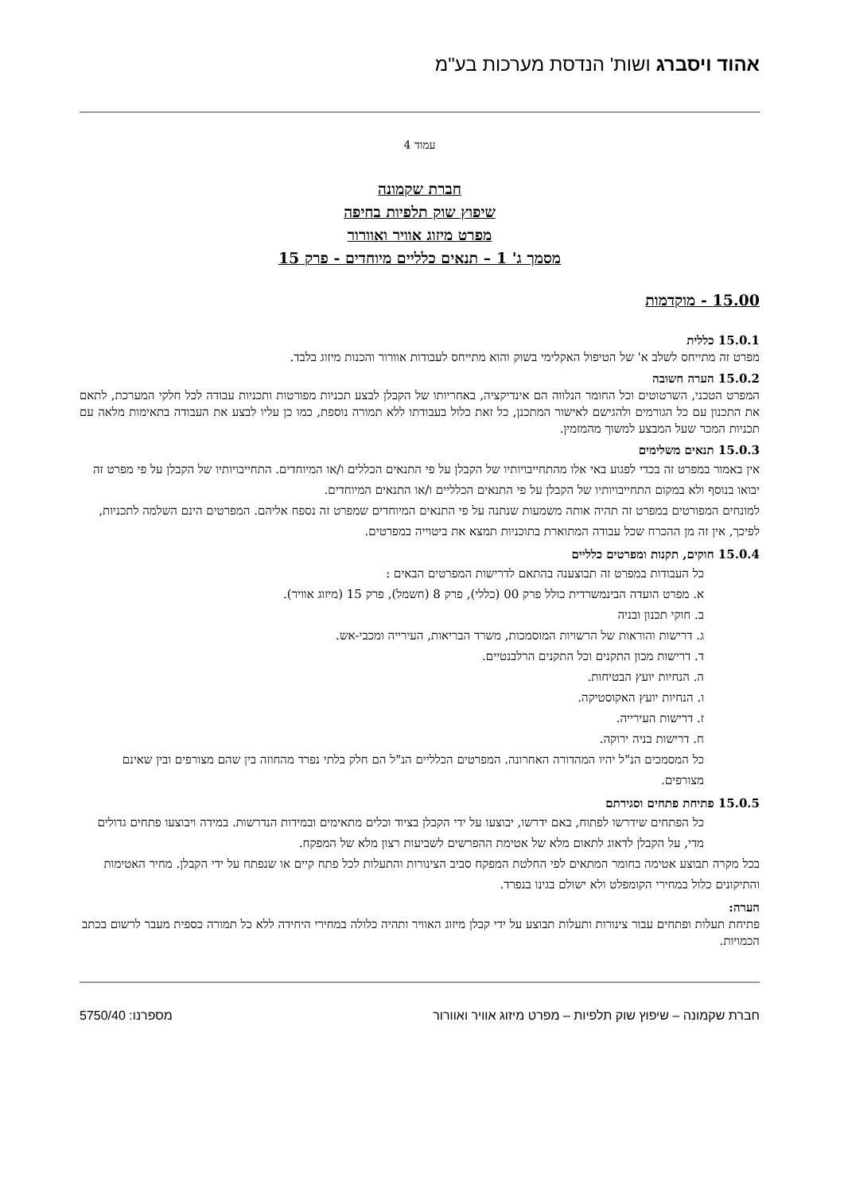אהוד ויסברג ושות' הנדסת מערכות בע"מ
עמוד 4
חברת שקמונה
שיפוץ שוק תלפיות בחיפה
מפרט מיזוג אוויר ואוורור
מסמך ג' 1 – תנאים כלליים מיוחדים - פרק 15
15.00 - מוקדמות
15.0.1 כללית
מפרט זה מתייחס לשלב א' של הטיפול האקלימי בשוק והוא מתייחס לעבודות אוורור והכנות מיזוג בלבד.
15.0.2 הערה חשובה
המפרט הטכני, השרטוטים וכל החומר הנלווה הם אינדיקציה, באחריותו של הקבלן לבצע תכניות מפורטות ותכניות עבודה לכל חלקי המערכת, לתאם את התכנון עם כל הגורמים ולהגישם לאישור המתכנן, כל זאת כלול בעבודתו ללא תמורה נוספת, כמו כן עליו לבצע את העבודה בתאימות מלאה עם תכניות המכר שעל המבצע למשוך מהמזמין.
15.0.3 תנאים משלימים
אין באמור במפרט זה בכדי לפגוע באי אלו מהתחייבויותיו של הקבלן על פי התנאים הכללים ו/או המיוחדים. התחייבויותיו של הקבלן על פי מפרט זה יבואו בנוסף ולא במקום התחייבויותיו של הקבלן על פי התנאים הכלליים ו/או התנאים המיוחדים.
למונחים המפורטים במפרט זה תהיה אותה משמעות שנתנה על פי התנאים המיוחדים שמפרט זה נספח אליהם. המפרטים הינם השלמה לתכניות, לפיכך, אין זה מן ההכרח שכל עבודה המתוארת בתוכניות תמצא את ביטוייה במפרטים.
15.0.4 חוקים, תקנות ומפרטים כלליים
כל העבודות במפרט זה תבוצענה בהתאם לדרישות המפרטים הבאים :
א. מפרט הועדה הבינמשרדית כולל פרק 00 (כללי), פרק 8 (חשמל), פרק 15 (מיזוג אוויר).
ב. חוקי תכנון ובניה
ג. דרישות והוראות של הרשויות המוסמכות, משרד הבריאות, העירייה ומכבי-אש.
ד. דרישות מכון התקנים וכל התקנים הרלבנטיים.
ה. הנחיות יועץ הבטיחות.
ו. הנחיות יועץ האקוסטיקה.
ז. דרישות העירייה.
ח. דרישות בניה ירוקה.
כל המסמכים הנ"ל יהיו המהדורה האחרונה. המפרטים הכלליים הנ"ל הם חלק בלתי נפרד מהחוזה בין שהם מצורפים ובין שאינם מצורפים.
15.0.5 פתיחת פתחים וסגירתם
כל הפתחים שידרשו לפתוח, באם ידרשו, יבוצעו על ידי הקבלן בציוד וכלים מתאימים ובמידות הנדרשות. במידה ויבוצעו פתחים גדולים מדי, על הקבלן לדאוג לתאום מלא של אטימת ההפרשים לשביעות רצון מלא של המפקח.
בכל מקרה תבוצע אטימה בחומר המתאים לפי החלטת המפקח סביב הצינורות והתעלות לכל פתח קיים או שנפתח על ידי הקבלן. מחיר האטימות והתיקונים כלול במחירי הקומפלט ולא ישולם בגינו בנפרד.
הערה:
פתיחת תעלות ופתחים עבור צינורות ותעלות תבוצע על ידי קבלן מיזוג האוויר ותהיה כלולה במחירי היחידה ללא כל תמורה כספית מעבר לרשום בכתב הכמויות.
חברת שקמונה – שיפוץ שוק תלפיות – מפרט מיזוג אוויר ואוורור מספרנו: 5750/40